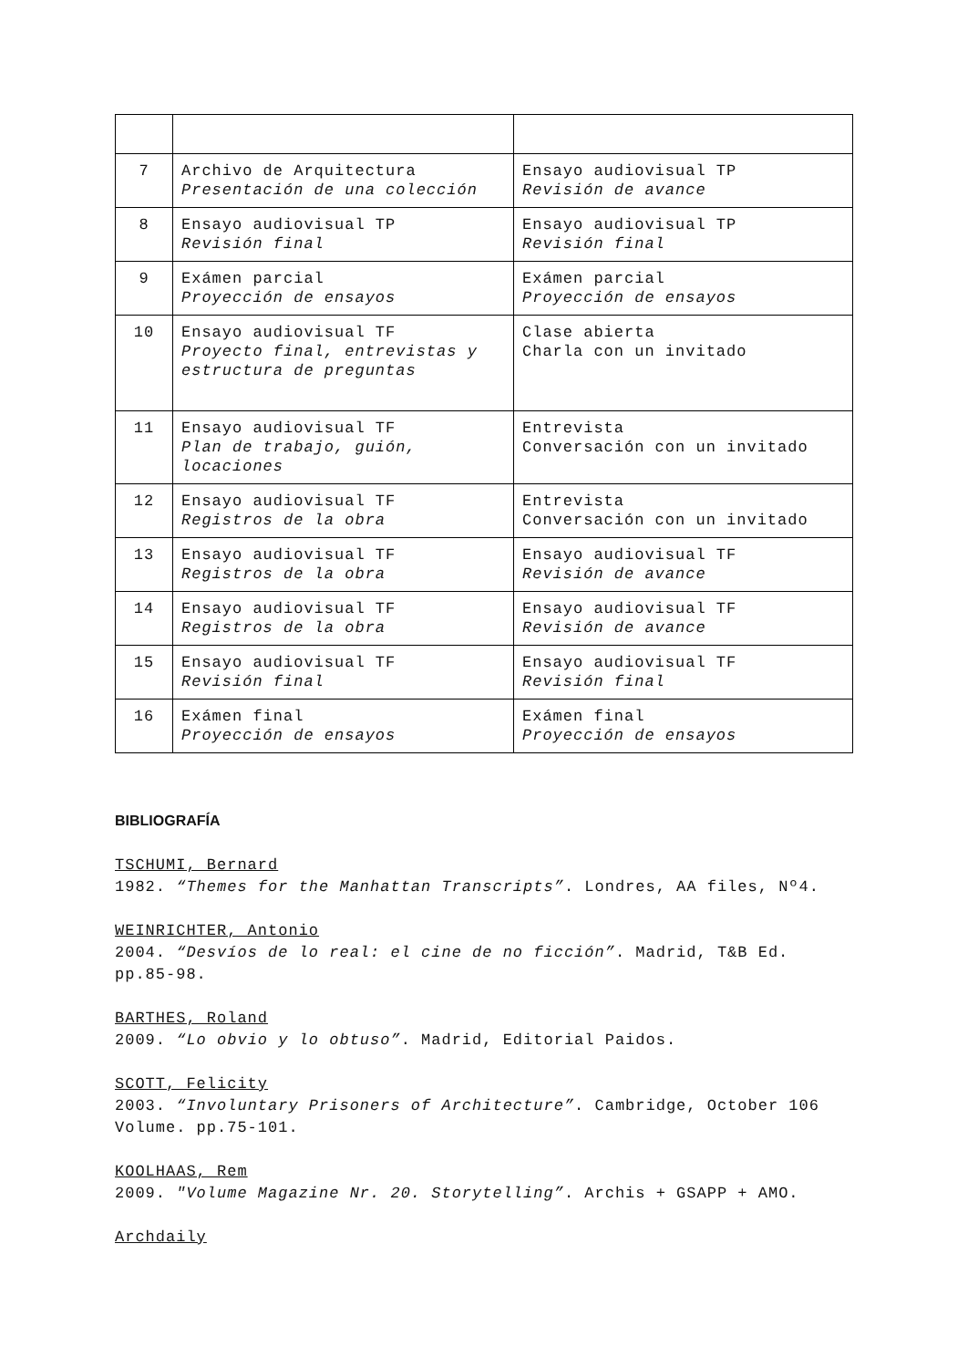| 7 | Archivo de Arquitectura Presentación de una colección | Ensayo audiovisual TP Revisión de avance |
| 8 | Ensayo audiovisual TP Revisión final | Ensayo audiovisual TP Revisión final |
| 9 | Exámen parcial Proyección de ensayos | Exámen parcial Proyección de ensayos |
| 10 | Ensayo audiovisual TF Proyecto final, entrevistas y estructura de preguntas | Clase abierta Charla con un invitado |
| 11 | Ensayo audiovisual TF Plan de trabajo, guión, locaciones | Entrevista Conversación con un invitado |
| 12 | Ensayo audiovisual TF Registros de la obra | Entrevista Conversación con un invitado |
| 13 | Ensayo audiovisual TF Registros de la obra | Ensayo audiovisual TF Revisión de avance |
| 14 | Ensayo audiovisual TF Registros de la obra | Ensayo audiovisual TF Revisión de avance |
| 15 | Ensayo audiovisual TF Revisión final | Ensayo audiovisual TF Revisión final |
| 16 | Exámen final Proyección de ensayos | Exámen final Proyección de ensayos |
BIBLIOGRAFÍA
TSCHUMI, Bernard
1982. “Themes for the Manhattan Transcripts”. Londres, AA files, Nº4.
WEINRICHTER, Antonio
2004. “Desvíos de lo real: el cine de no ficción”. Madrid, T&B Ed. pp.85-98.
BARTHES, Roland
2009. “Lo obvio y lo obtuso”. Madrid, Editorial Paidos.
SCOTT, Felicity
2003. “Involuntary Prisoners of Architecture”. Cambridge, October 106
Volume. pp.75-101.
KOOLHAAS, Rem
2009. "Volume Magazine Nr. 20. Storytelling”. Archis + GSAPP + AMO.
Archdaily